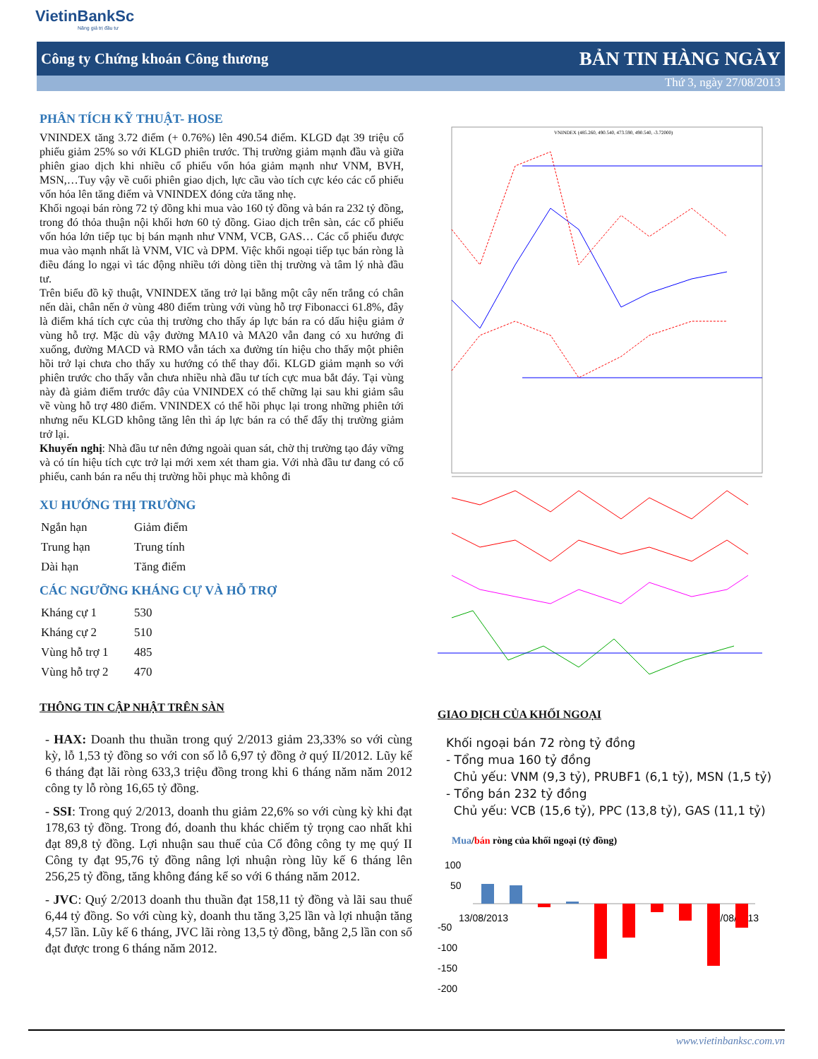VietinBankSc
Nâng giá trị đầu tư
Công ty Chứng khoán Công thương BẢN TIN HÀNG NGÀY
Thứ 3, ngày 27/08/2013
PHÂN TÍCH KỸ THUẬT- HOSE
VNINDEX tăng 3.72 điểm (+ 0.76%) lên 490.54 điểm. KLGD đạt 39 triệu cổ phiếu giảm 25% so với KLGD phiên trước. Thị trường giảm mạnh đầu và giữa phiên giao dịch khi nhiều cổ phiếu vốn hóa giảm mạnh như VNM, BVH, MSN,…Tuy vậy về cuối phiên giao dịch, lực cầu vào tích cực kéo các cổ phiếu vốn hóa lên tăng điểm và VNINDEX đóng cửa tăng nhẹ.
Khối ngoại bán ròng 72 tỷ đồng khi mua vào 160 tỷ đồng và bán ra 232 tỷ đồng, trong đó thỏa thuận nội khối hơn 60 tỷ đồng. Giao dịch trên sàn, các cổ phiếu vốn hóa lớn tiếp tục bị bán mạnh như VNM, VCB, GAS… Các cổ phiếu được mua vào mạnh nhất là VNM, VIC và DPM. Việc khối ngoại tiếp tục bán ròng là điều đáng lo ngại vì tác động nhiều tới dòng tiền thị trường và tâm lý nhà đầu tư.
Trên biểu đồ kỹ thuật, VNINDEX tăng trở lại bằng một cây nến trắng có chân nến dài, chân nến ở vùng 480 điểm trùng với vùng hỗ trợ Fibonacci 61.8%, đây là điểm khá tích cực của thị trường cho thấy áp lực bán ra có dấu hiệu giảm ở vùng hỗ trợ. Mặc dù vậy đường MA10 và MA20 vẫn đang có xu hướng đi xuống, đường MACD và RMO vẫn tách xa đường tín hiệu cho thấy một phiên hồi trở lại chưa cho thấy xu hướng có thể thay đổi. KLGD giảm mạnh so với phiên trước cho thấy vẫn chưa nhiều nhà đầu tư tích cực mua bắt đáy. Tại vùng này đà giảm điểm trước đây của VNINDEX có thể chững lại sau khi giảm sâu về vùng hỗ trợ 480 điểm. VNINDEX có thể hồi phục lại trong những phiên tới nhưng nếu KLGD không tăng lên thì áp lực bán ra có thể đẩy thị trường giảm trở lại.
Khuyến nghị: Nhà đầu tư nên đứng ngoài quan sát, chờ thị trường tạo đáy vững và có tín hiệu tích cực trở lại mới xem xét tham gia. Với nhà đầu tư đang có cổ phiếu, canh bán ra nếu thị trường hồi phục mà không đi
XU HƯỚNG THỊ TRƯỜNG
| Ngắn hạn | Giảm điểm |
| Trung hạn | Trung tính |
| Dài hạn | Tăng điểm |
CÁC NGƯỠNG KHÁNG CỰ VÀ HỖ TRỢ
| Kháng cự 1 | 530 |
| Kháng cự 2 | 510 |
| Vùng hỗ trợ 1 | 485 |
| Vùng hỗ trợ 2 | 470 |
THÔNG TIN CẬP NHẬT TRÊN SÀN
VNINDEX (485.260, 490.540, 473.590, 490.540, -3.72000)
GIAO DỊCH CỦA KHỐI NGOẠI
- HAX: Doanh thu thuần trong quý 2/2013 giảm 23,33% so với cùng kỳ, lỗ 1,53 tỷ đồng so với con số lỗ 6,97 tỷ đồng ở quý II/2012. Lũy kế 6 tháng đạt lãi ròng 633,3 triệu đồng trong khi 6 tháng năm năm 2012 công ty lỗ ròng 16,65 tỷ đồng.
- SSI: Trong quý 2/2013, doanh thu giảm 22,6% so với cùng kỳ khi đạt 178,63 tỷ đồng. Trong đó, doanh thu khác chiếm tỷ trọng cao nhất khi đạt 89,8 tỷ đồng. Lợi nhuận sau thuế của Cổ đông công ty mẹ quý II Công ty đạt 95,76 tỷ đồng nâng lợi nhuận ròng lũy kế 6 tháng lên 256,25 tỷ đồng, tăng không đáng kể so với 6 tháng năm 2012.
- JVC: Quý 2/2013 doanh thu thuần đạt 158,11 tỷ đồng và lãi sau thuế 6,44 tỷ đồng. So với cùng kỳ, doanh thu tăng 3,25 lần và lợi nhuận tăng 4,57 lần. Lũy kế 6 tháng, JVC lãi ròng 13,5 tỷ đồng, bằng 2,5 lần con số đạt được trong 6 tháng năm 2012.
Khối ngoại bán 72 ròng tỷ đồng
- Tổng mua 160 tỷ đồng
Chủ yếu: VNM (9,3 tỷ), PRUBF1 (6,1 tỷ), MSN (1,5 tỷ)
- Tổng bán 232 tỷ đồng
Chủ yếu: VCB (15,6 tỷ), PPC (13,8 tỷ), GAS (11,1 tỷ)
Mua/bán ròng của khối ngoại (tỷ đồng)
100
50
-50
-100
-150
-200
13/08/2013
26/08/2013
www.vietinbanksc.com.vn